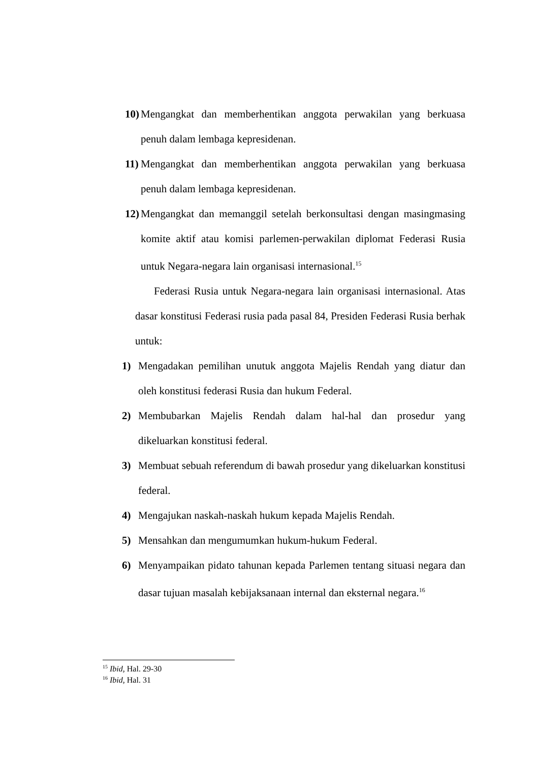10) Mengangkat dan memberhentikan anggota perwakilan yang berkuasa penuh dalam lembaga kepresidenan.
11) Mengangkat dan memberhentikan anggota perwakilan yang berkuasa penuh dalam lembaga kepresidenan.
12) Mengangkat dan memanggil setelah berkonsultasi dengan masingmasing komite aktif atau komisi parlemen-perwakilan diplomat Federasi Rusia untuk Negara-negara lain organisasi internasional.<sup>15</sup>
Federasi Rusia untuk Negara-negara lain organisasi internasional. Atas dasar konstitusi Federasi rusia pada pasal 84, Presiden Federasi Rusia berhak untuk:
1) Mengadakan pemilihan unutuk anggota Majelis Rendah yang diatur dan oleh konstitusi federasi Rusia dan hukum Federal.
2) Membubarkan Majelis Rendah dalam hal-hal dan prosedur yang dikeluarkan konstitusi federal.
3) Membuat sebuah referendum di bawah prosedur yang dikeluarkan konstitusi federal.
4) Mengajukan naskah-naskah hukum kepada Majelis Rendah.
5) Mensahkan dan mengumumkan hukum-hukum Federal.
6) Menyampaikan pidato tahunan kepada Parlemen tentang situasi negara dan dasar tujuan masalah kebijaksanaan internal dan eksternal negara.<sup>16</sup>
<sup>15</sup> Ibid, Hal. 29-30
<sup>16</sup> Ibid, Hal. 31